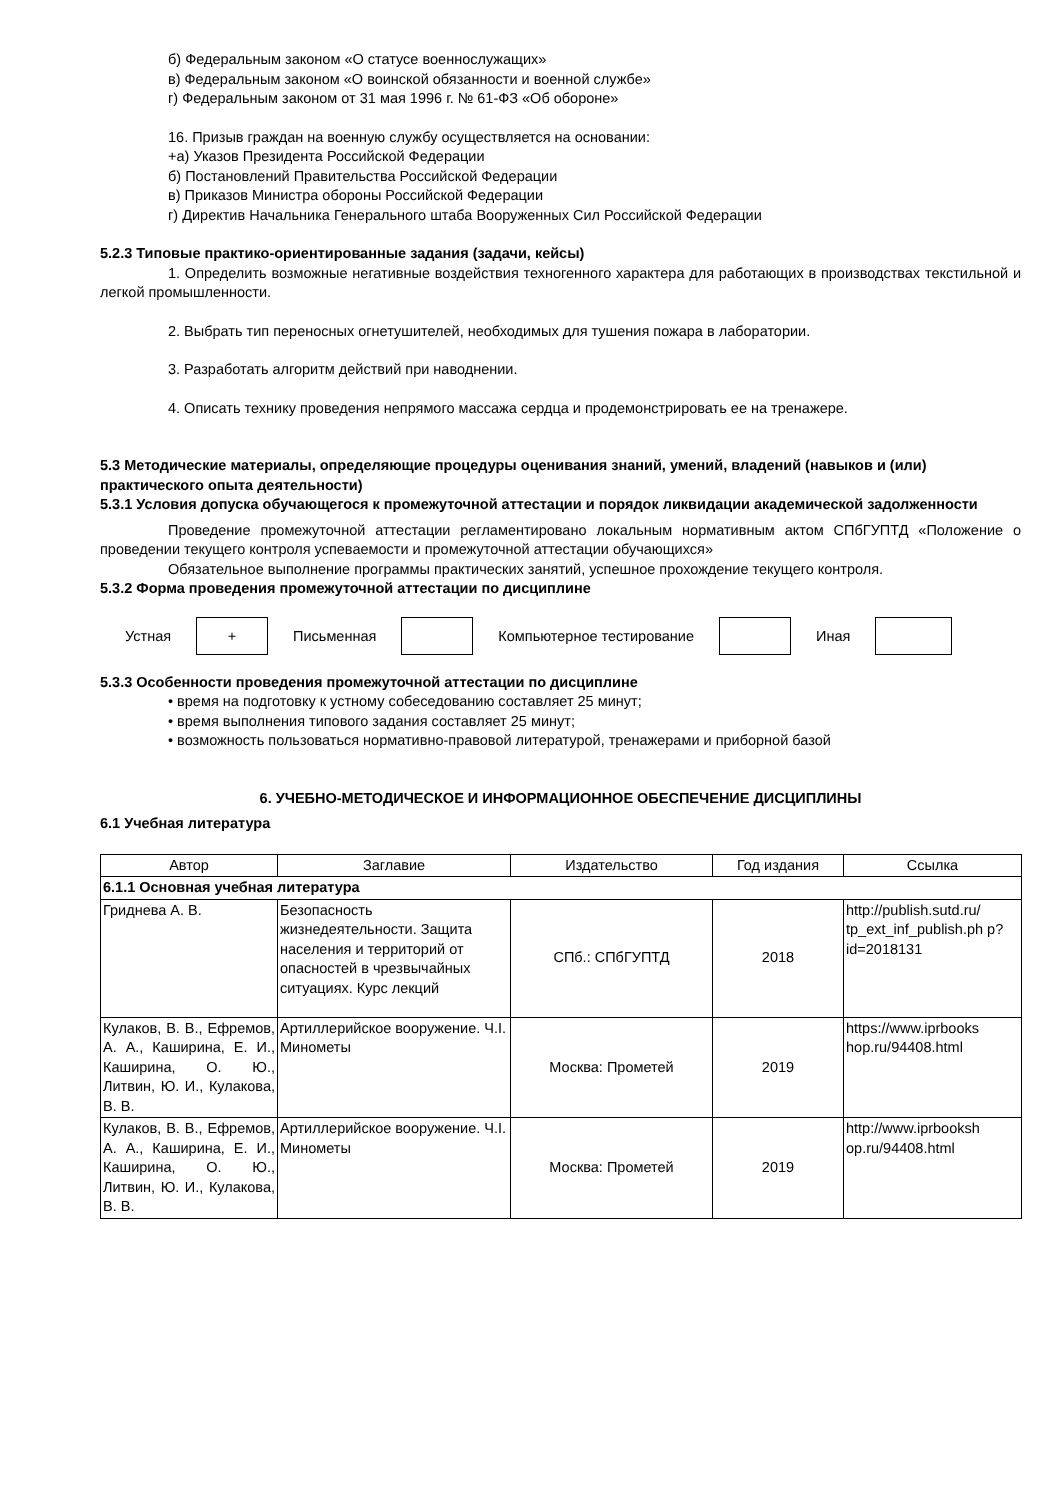б) Федеральным законом «О статусе военнослужащих»
в) Федеральным законом «О воинской обязанности и военной службе»
г) Федеральным законом от 31 мая 1996 г. № 61-ФЗ «Об обороне»
16. Призыв граждан на военную службу осуществляется на основании:
+а) Указов Президента Российской Федерации
б) Постановлений Правительства Российской Федерации
в) Приказов Министра обороны Российской Федерации
г) Директив Начальника Генерального штаба Вооруженных Сил Российской Федерации
5.2.3 Типовые практико-ориентированные задания (задачи, кейсы)
1. Определить возможные негативные воздействия техногенного характера для работающих в производствах текстильной и легкой промышленности.
2. Выбрать тип переносных огнетушителей, необходимых для тушения пожара в лаборатории.
3. Разработать алгоритм действий при наводнении.
4. Описать технику проведения непрямого массажа сердца и продемонстрировать ее на тренажере.
5.3 Методические материалы, определяющие процедуры оценивания знаний, умений, владений (навыков и (или) практического опыта деятельности)
5.3.1 Условия допуска обучающегося к промежуточной аттестации и порядок ликвидации академической задолженности
Проведение промежуточной аттестации регламентировано локальным нормативным актом СПбГУПТД «Положение о проведении текущего контроля успеваемости и промежуточной аттестации обучающихся»
Обязательное выполнение программы практических занятий, успешное прохождение текущего контроля.
5.3.2 Форма проведения промежуточной аттестации по дисциплине
Устная
+
Письменная Компьютерное тестирование Иная
5.3.3 Особенности проведения промежуточной аттестации по дисциплине
• время на подготовку к устному собеседованию составляет 25 минут;
• время выполнения типового задания составляет 25 минут;
• возможность пользоваться нормативно-правовой литературой, тренажерами и приборной базой
6. УЧЕБНО-МЕТОДИЧЕСКОЕ И ИНФОРМАЦИОННОЕ ОБЕСПЕЧЕНИЕ ДИСЦИПЛИНЫ
6.1 Учебная литература
| Автор | Заглавие | Издательство | Год издания | Ссылка |
| --- | --- | --- | --- | --- |
| 6.1.1 Основная учебная литература | | | | |
| Гриднева А. В. | Безопасность жизнедеятельности. Защита населения и территорий от опасностей в чрезвычайных ситуациях. Курс лекций | СПб.: СПбГУПТД | 2018 | http://publish.sutd.ru/ tp_ext_inf_publish.ph p?id=2018131 |
| Кулаков, В. В., Ефремов, А. А., Каширина, Е. И., Каширина, О. Ю., Литвин, Ю. И., Кулакова, В. В. | Артиллерийское вооружение. Ч.I. Минометы | Москва: Прометей | 2019 | https://www.iprbooks hop.ru/94408.html |
| Кулаков, В. В., Ефремов, А. А., Каширина, Е. И., Каширина, О. Ю., Литвин, Ю. И., Кулакова, В. В. | Артиллерийское вооружение. Ч.I. Минометы | Москва: Прометей | 2019 | http://www.iprbooksh op.ru/94408.html |